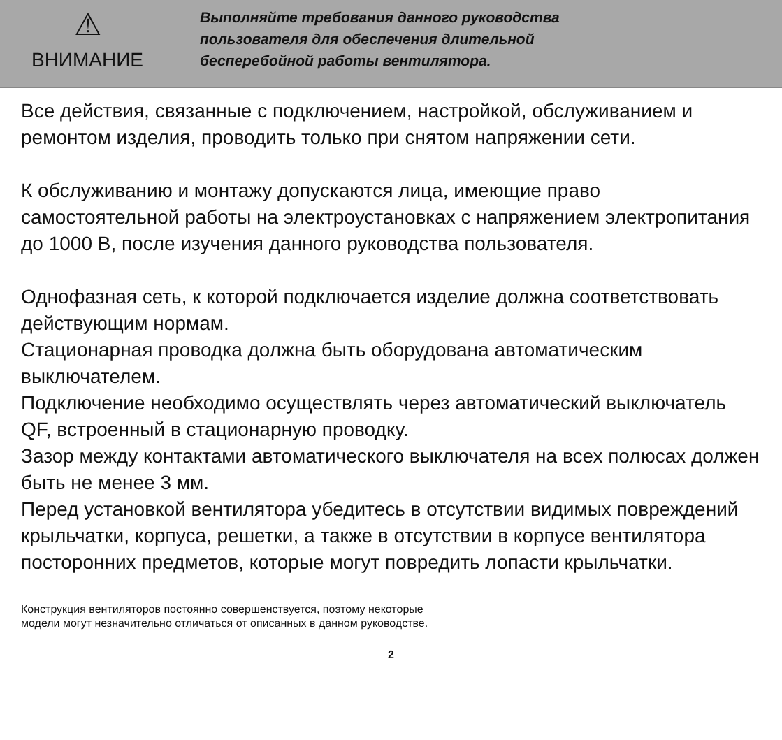⚠
ВНИМАНИЕ
Выполняйте требования данного руководства
пользователя для обеспечения длительной
бесперебойной работы вентилятора.
Все действия, связанные с подключением, настройкой, обслуживанием и ремонтом изделия, проводить только при снятом напряжении сети.
К обслуживанию и монтажу допускаются лица, имеющие право самостоятельной работы на электроустановках с напряжением электропитания до 1000 В, после изучения данного руководства пользователя.
Однофазная сеть, к которой подключается изделие должна соответствовать действующим нормам.
Стационарная проводка должна быть оборудована автоматическим выключателем.
Подключение необходимо осуществлять через автоматический выключатель QF, встроенный в стационарную проводку.
Зазор между контактами автоматического выключателя на всех полюсах должен быть не менее 3 мм.
Перед установкой вентилятора убедитесь в отсутствии видимых повреждений крыльчатки, корпуса, решетки, а также в отсутствии в корпусе вентилятора посторонних предметов, которые могут повредить лопасти крыльчатки.
Конструкция вентиляторов постоянно совершенствуется, поэтому некоторые
модели могут незначительно отличаться от описанных в данном руководстве.
2